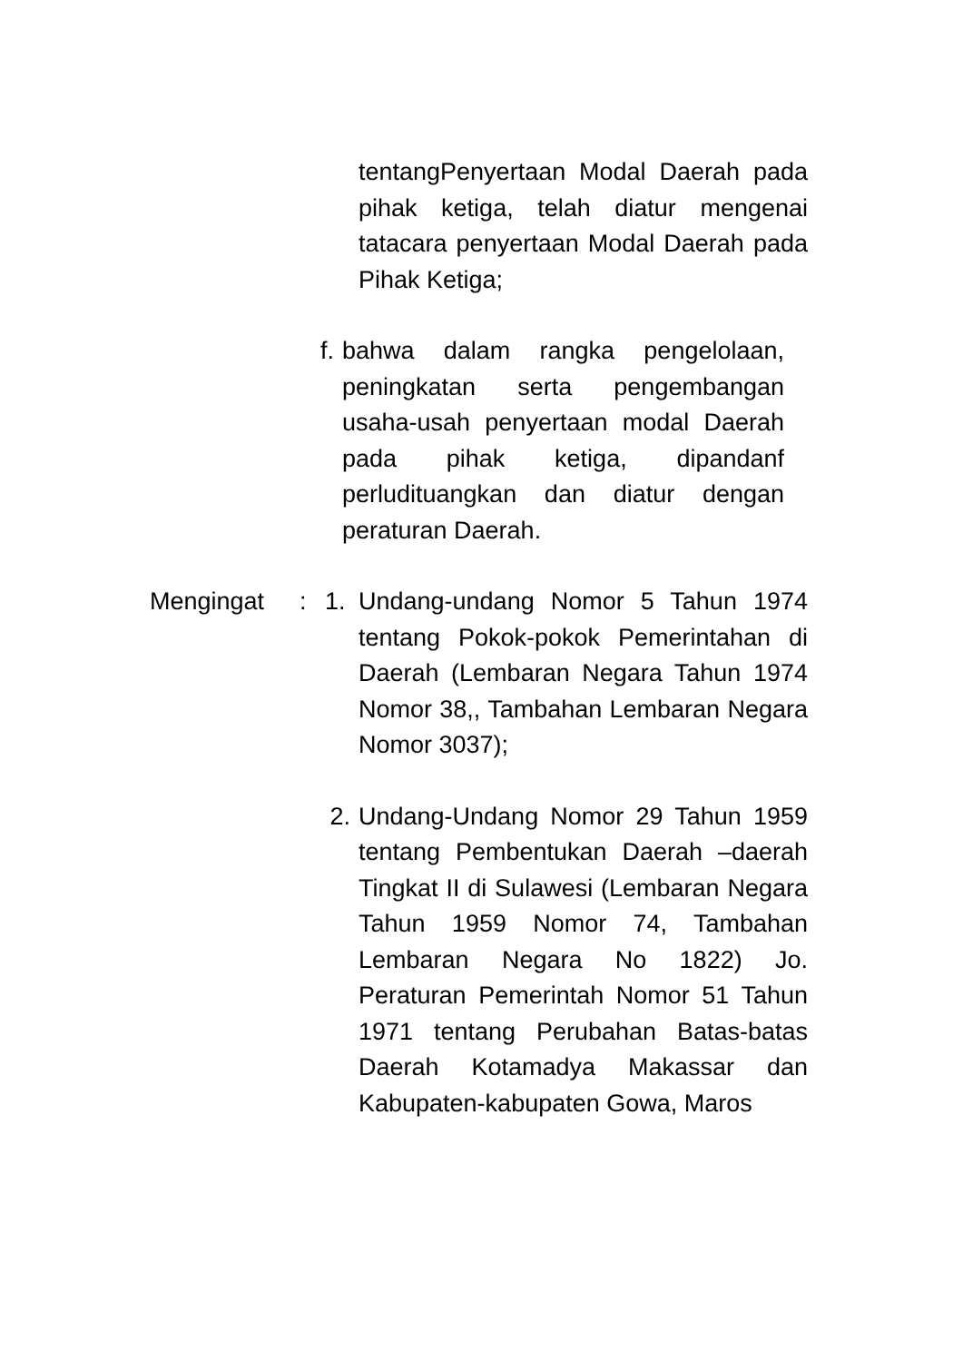tentangPenyertaan Modal Daerah pada pihak ketiga, telah diatur mengenai tatacara penyertaan Modal Daerah pada Pihak Ketiga;
f. bahwa dalam rangka pengelolaan, peningkatan serta pengembangan usaha-usah penyertaan modal Daerah pada pihak ketiga, dipandanf perludituangkan dan diatur dengan peraturan Daerah.
Mengingat : 1. Undang-undang Nomor 5 Tahun 1974 tentang Pokok-pokok Pemerintahan di Daerah (Lembaran Negara Tahun 1974 Nomor 38,, Tambahan Lembaran Negara Nomor 3037);
2. Undang-Undang Nomor 29 Tahun 1959 tentang Pembentukan Daerah –daerah Tingkat II di Sulawesi (Lembaran Negara Tahun 1959 Nomor 74, Tambahan Lembaran Negara No 1822) Jo. Peraturan Pemerintah Nomor 51 Tahun 1971 tentang Perubahan Batas-batas Daerah Kotamadya Makassar dan Kabupaten-kabupaten Gowa, Maros